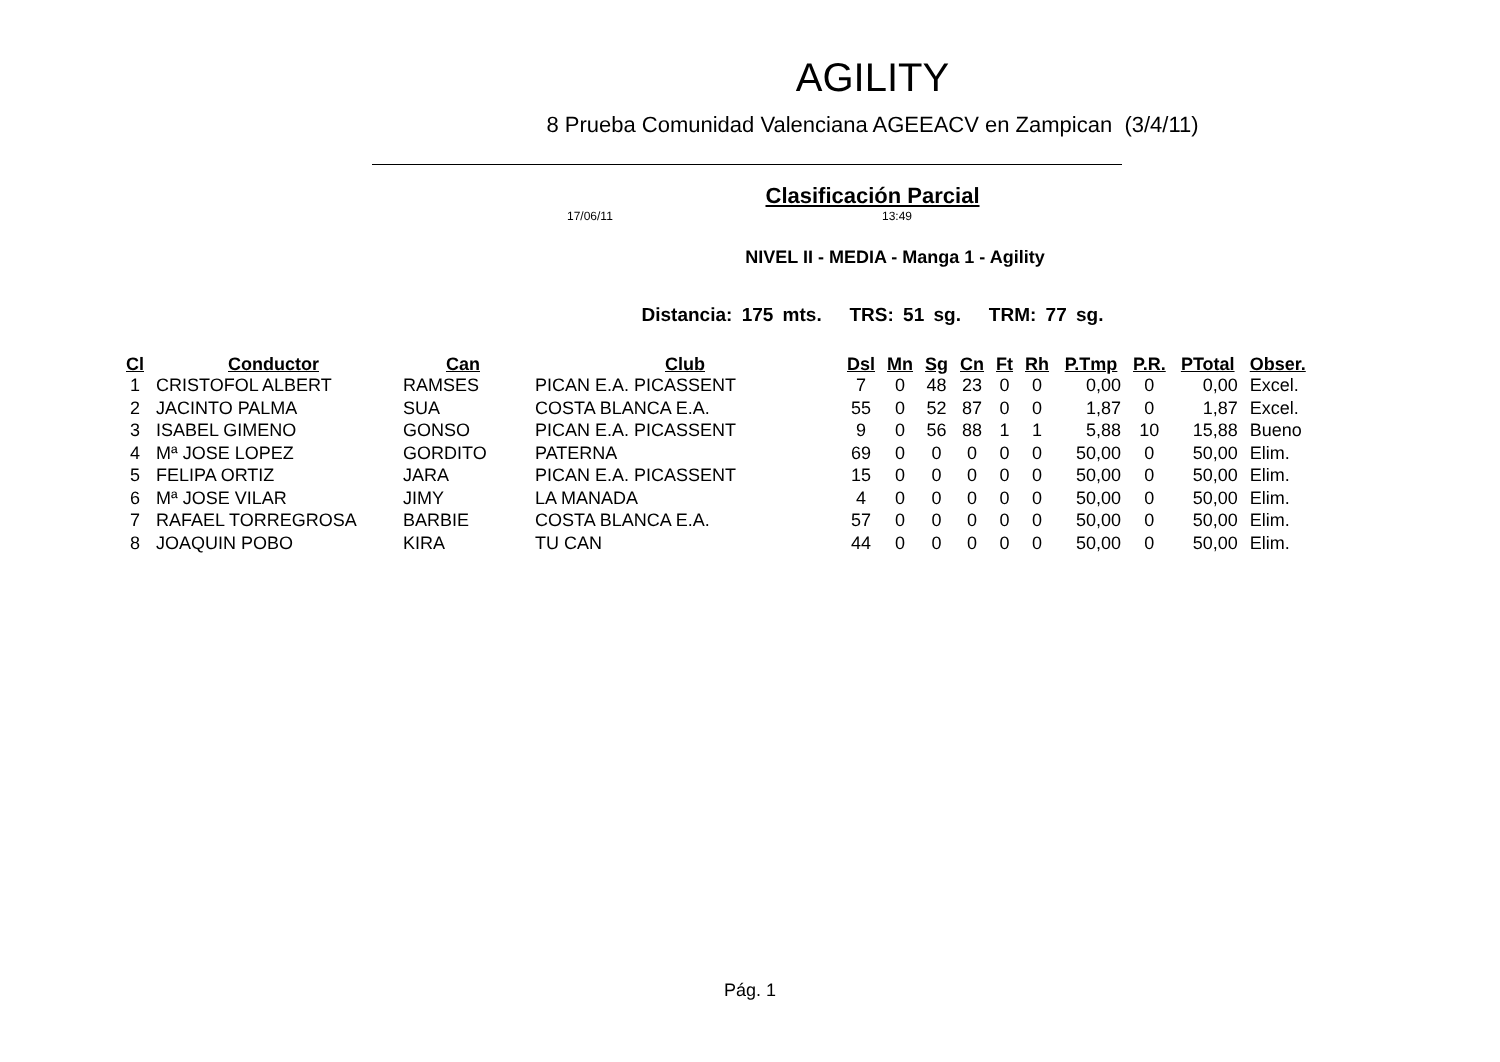AGILITY
8 Prueba Comunidad Valenciana AGEEACV en Zampican (3/4/11)
Clasificación Parcial
17/06/11 13:49
NIVEL II - MEDIA - Manga 1 - Agility
Distancia: 175 mts. TRS: 51 sg. TRM: 77 sg.
| Cl | Conductor | Can | Club | Dsl | Mn | Sg | Cn | Ft | Rh | P.Tmp | P.R. | PTotal | Obser. |
| --- | --- | --- | --- | --- | --- | --- | --- | --- | --- | --- | --- | --- | --- |
| 1 | CRISTOFOL ALBERT | RAMSES | PICAN E.A. PICASSENT | 7 | 0 | 48 | 23 | 0 | 0 | 0,00 | 0 | 0,00 | Excel. |
| 2 | JACINTO PALMA | SUA | COSTA BLANCA E.A. | 55 | 0 | 52 | 87 | 0 | 0 | 1,87 | 0 | 1,87 | Excel. |
| 3 | ISABEL GIMENO | GONSO | PICAN E.A. PICASSENT | 9 | 0 | 56 | 88 | 1 | 1 | 5,88 | 10 | 15,88 | Bueno |
| 4 | Mª JOSE LOPEZ | GORDITO | PATERNA | 69 | 0 | 0 | 0 | 0 | 0 | 50,00 | 0 | 50,00 | Elim. |
| 5 | FELIPA ORTIZ | JARA | PICAN E.A. PICASSENT | 15 | 0 | 0 | 0 | 0 | 0 | 50,00 | 0 | 50,00 | Elim. |
| 6 | Mª JOSE VILAR | JIMY | LA MANADA | 4 | 0 | 0 | 0 | 0 | 0 | 50,00 | 0 | 50,00 | Elim. |
| 7 | RAFAEL TORREGROSA | BARBIE | COSTA BLANCA E.A. | 57 | 0 | 0 | 0 | 0 | 0 | 50,00 | 0 | 50,00 | Elim. |
| 8 | JOAQUIN POBO | KIRA | TU CAN | 44 | 0 | 0 | 0 | 0 | 0 | 50,00 | 0 | 50,00 | Elim. |
Pág. 1